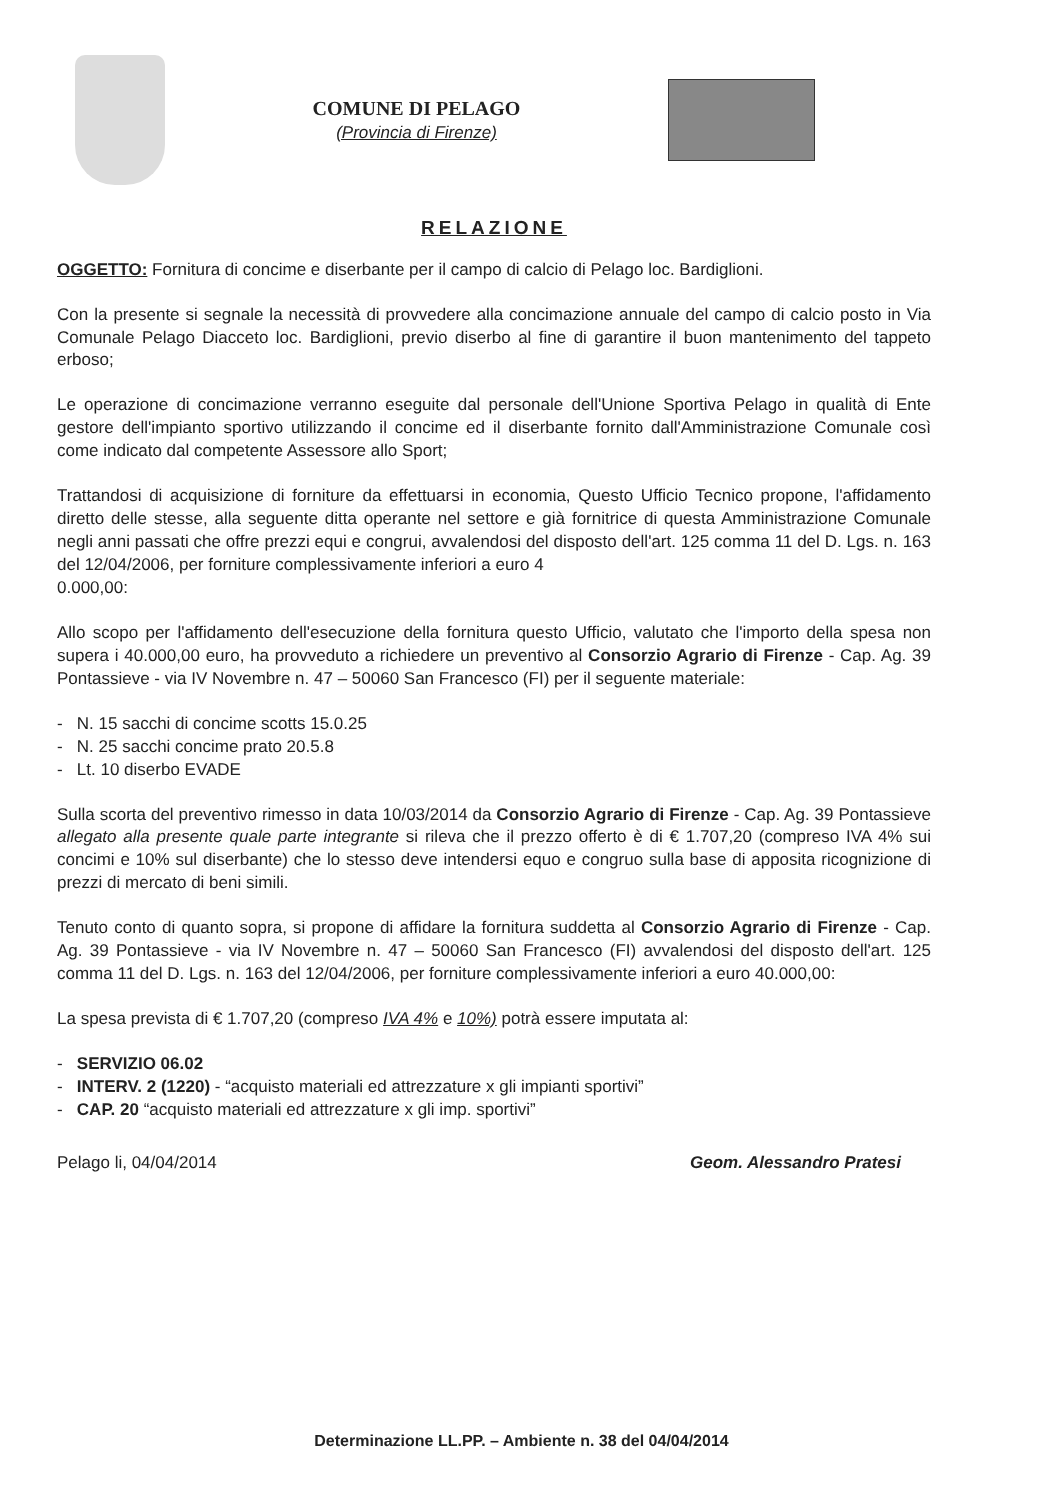COMUNE DI PELAGO
(Provincia di Firenze)
RELAZIONE
OGGETTO: Fornitura di concime e diserbante per il campo di calcio di Pelago loc. Bardiglioni.
Con la presente si segnale la necessità di provvedere alla concimazione annuale del campo di calcio posto in Via Comunale Pelago Diacceto loc. Bardiglioni, previo diserbo al fine di garantire il buon mantenimento del tappeto erboso;
Le operazione di concimazione verranno eseguite dal personale dell'Unione Sportiva Pelago in qualità di Ente gestore dell'impianto sportivo utilizzando il concime ed il diserbante fornito dall'Amministrazione Comunale così come indicato dal competente Assessore allo Sport;
Trattandosi di acquisizione di forniture da effettuarsi in economia, Questo Ufficio Tecnico propone, l'affidamento diretto delle stesse, alla seguente ditta operante nel settore e già fornitrice di questa Amministrazione Comunale negli anni passati che offre prezzi equi e congrui, avvalendosi del disposto dell'art. 125 comma 11 del D. Lgs. n. 163 del 12/04/2006, per forniture complessivamente inferiori a euro 4
0.000,00:
Allo scopo per l'affidamento dell'esecuzione della fornitura questo Ufficio, valutato che l'importo della spesa non supera i 40.000,00 euro, ha provveduto a richiedere un preventivo al Consorzio Agrario di Firenze - Cap. Ag. 39 Pontassieve - via IV Novembre n. 47 – 50060 San Francesco (FI) per il seguente materiale:
- N. 15 sacchi di concime scotts 15.0.25
- N. 25 sacchi concime prato 20.5.8
- Lt. 10 diserbo EVADE
Sulla scorta del preventivo rimesso in data 10/03/2014 da Consorzio Agrario di Firenze - Cap. Ag. 39 Pontassieve allegato alla presente quale parte integrante si rileva che il prezzo offerto è di € 1.707,20 (compreso IVA 4% sui concimi e 10% sul diserbante) che lo stesso deve intendersi equo e congruo sulla base di apposita ricognizione di prezzi di mercato di beni simili.
Tenuto conto di quanto sopra, si propone di affidare la fornitura suddetta al Consorzio Agrario di Firenze - Cap. Ag. 39 Pontassieve - via IV Novembre n. 47 – 50060 San Francesco (FI) avvalendosi del disposto dell'art. 125 comma 11 del D. Lgs. n. 163 del 12/04/2006, per forniture complessivamente inferiori a euro 40.000,00:
La spesa prevista di € 1.707,20 (compreso IVA 4% e 10%) potrà essere imputata al:
- SERVIZIO 06.02
- INTERV. 2 (1220) - “acquisto materiali ed attrezzature x gli impianti sportivi”
- CAP. 20 “acquisto materiali ed attrezzature x gli imp. sportivi”
Pelago li, 04/04/2014 Geom. Alessandro Pratesi
Determinazione LL.PP. – Ambiente n. 38 del 04/04/2014